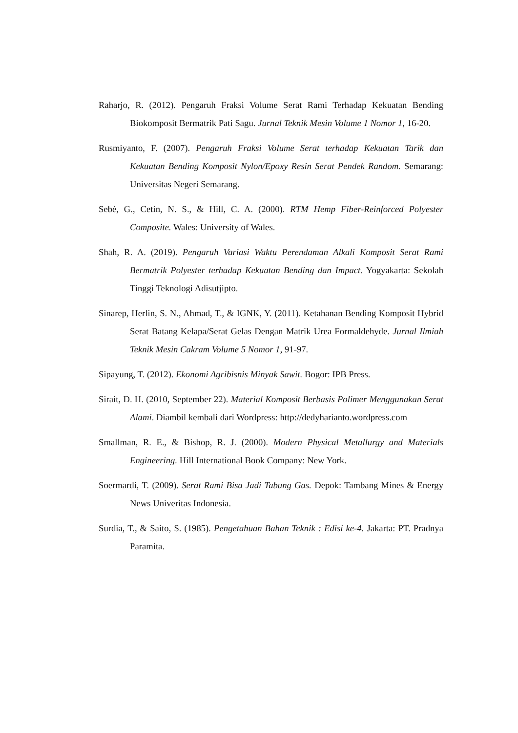Raharjo, R. (2012). Pengaruh Fraksi Volume Serat Rami Terhadap Kekuatan Bending Biokomposit Bermatrik Pati Sagu. Jurnal Teknik Mesin Volume 1 Nomor 1, 16-20.
Rusmiyanto, F. (2007). Pengaruh Fraksi Volume Serat terhadap Kekuatan Tarik dan Kekuatan Bending Komposit Nylon/Epoxy Resin Serat Pendek Random. Semarang: Universitas Negeri Semarang.
Sebè, G., Cetin, N. S., & Hill, C. A. (2000). RTM Hemp Fiber-Reinforced Polyester Composite. Wales: University of Wales.
Shah, R. A. (2019). Pengaruh Variasi Waktu Perendaman Alkali Komposit Serat Rami Bermatrik Polyester terhadap Kekuatan Bending dan Impact. Yogyakarta: Sekolah Tinggi Teknologi Adisutjipto.
Sinarep, Herlin, S. N., Ahmad, T., & IGNK, Y. (2011). Ketahanan Bending Komposit Hybrid Serat Batang Kelapa/Serat Gelas Dengan Matrik Urea Formaldehyde. Jurnal Ilmiah Teknik Mesin Cakram Volume 5 Nomor 1, 91-97.
Sipayung, T. (2012). Ekonomi Agribisnis Minyak Sawit. Bogor: IPB Press.
Sirait, D. H. (2010, September 22). Material Komposit Berbasis Polimer Menggunakan Serat Alami. Diambil kembali dari Wordpress: http://dedyharianto.wordpress.com
Smallman, R. E., & Bishop, R. J. (2000). Modern Physical Metallurgy and Materials Engineering. Hill International Book Company: New York.
Soermardi, T. (2009). Serat Rami Bisa Jadi Tabung Gas. Depok: Tambang Mines & Energy News Univeritas Indonesia.
Surdia, T., & Saito, S. (1985). Pengetahuan Bahan Teknik : Edisi ke-4. Jakarta: PT. Pradnya Paramita.